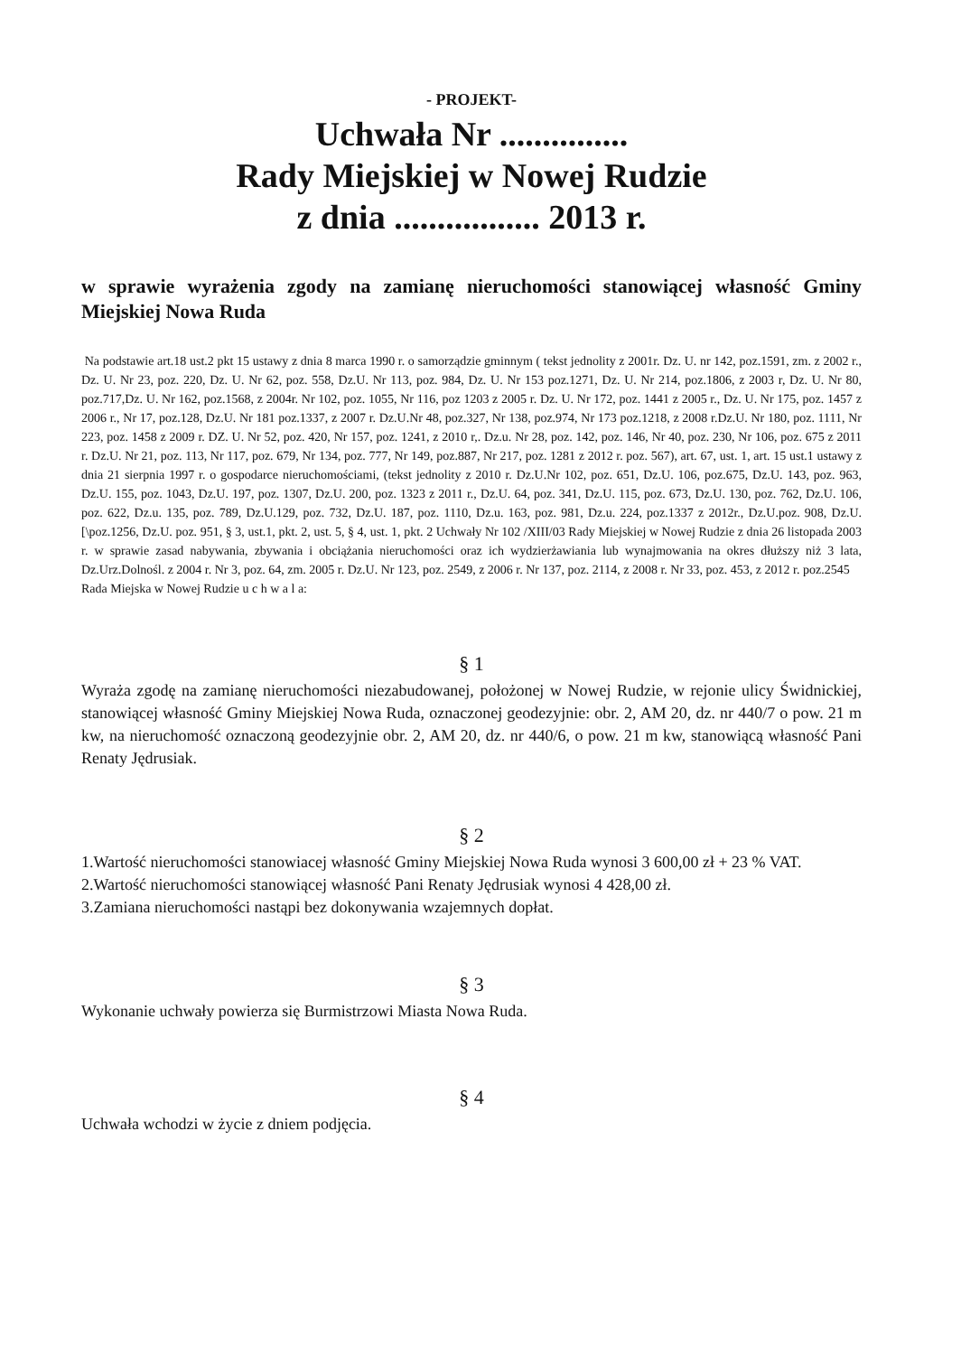- PROJEKT-
Uchwała Nr ...............
Rady Miejskiej w Nowej Rudzie
z dnia ................. 2013 r.
w sprawie wyrażenia zgody na zamianę nieruchomości stanowiącej własność Gminy Miejskiej Nowa Ruda
Na podstawie art.18 ust.2 pkt 15 ustawy z dnia 8 marca 1990 r. o samorządzie gminnym ( tekst jednolity z 2001r. Dz. U. nr 142, poz.1591, zm. z 2002 r., Dz. U. Nr 23, poz. 220, Dz. U. Nr 62, poz. 558, Dz.U. Nr 113, poz. 984, Dz. U. Nr 153 poz.1271, Dz. U. Nr 214, poz.1806, z 2003 r, Dz. U. Nr 80, poz.717,Dz. U. Nr 162, poz.1568, z 2004r. Nr 102, poz. 1055, Nr 116, poz 1203 z 2005 r. Dz. U. Nr 172, poz. 1441 z 2005 r., Dz. U. Nr 175, poz. 1457 z 2006 r., Nr 17, poz.128, Dz.U. Nr 181 poz.1337, z 2007 r. Dz.U.Nr 48, poz.327, Nr 138, poz.974, Nr 173 poz.1218, z 2008 r.Dz.U. Nr 180, poz. 1111, Nr 223, poz. 1458 z 2009 r. DZ. U. Nr 52, poz. 420, Nr 157, poz. 1241, z 2010 r,. Dz.u. Nr 28, poz. 142, poz. 146, Nr 40, poz. 230, Nr 106, poz. 675 z 2011 r. Dz.U. Nr 21, poz. 113, Nr 117, poz. 679, Nr 134, poz. 777, Nr 149, poz.887, Nr 217, poz. 1281 z 2012 r. poz. 567), art. 67, ust. 1, art. 15 ust.1 ustawy z dnia 21 sierpnia 1997 r. o gospodarce nieruchomościami, (tekst jednolity z 2010 r. Dz.U.Nr 102, poz. 651, Dz.U. 106, poz.675, Dz.U. 143, poz. 963, Dz.U. 155, poz. 1043, Dz.U. 197, poz. 1307, Dz.U. 200, poz. 1323 z 2011 r., Dz.U. 64, poz. 341, Dz.U. 115, poz. 673, Dz.U. 130, poz. 762, Dz.U. 106, poz. 622, Dz.u. 135, poz. 789, Dz.U.129, poz. 732, Dz.U. 187, poz. 1110, Dz.u. 163, poz. 981, Dz.u. 224, poz.1337 z 2012r., Dz.U.poz. 908, Dz.U. [\poz.1256, Dz.U. poz. 951, § 3, ust.1, pkt. 2, ust. 5, § 4, ust. 1, pkt. 2 Uchwały Nr 102 /XIII/03 Rady Miejskiej w Nowej Rudzie z dnia 26 listopada 2003 r. w sprawie zasad nabywania, zbywania i obciążania nieruchomości oraz ich wydzierżawiania lub wynajmowania na okres dłuższy niż 3 lata, Dz.Urz.Dolnośl. z 2004 r. Nr 3, poz. 64, zm. 2005 r. Dz.U. Nr 123, poz. 2549, z 2006 r. Nr 137, poz. 2114, z 2008 r. Nr 33, poz. 453, z 2012 r. poz.2545
Rada Miejska w Nowej Rudzie u c h w a l a:
§ 1
Wyraża zgodę na zamianę nieruchomości niezabudowanej, położonej w Nowej Rudzie, w rejonie ulicy Świdnickiej, stanowiącej własność Gminy Miejskiej Nowa Ruda, oznaczonej geodezyjnie: obr. 2, AM 20, dz. nr 440/7 o pow. 21 m kw, na nieruchomość oznaczoną geodezyjnie obr. 2, AM 20, dz. nr 440/6, o pow. 21 m kw, stanowiącą własność Pani Renaty Jędrusiak.
§ 2
1.Wartość nieruchomości stanowiacej własność Gminy Miejskiej Nowa Ruda wynosi 3 600,00 zł + 23 % VAT.
2.Wartość nieruchomości stanowiącej własność Pani Renaty Jędrusiak wynosi 4 428,00 zł.
3.Zamiana nieruchomości nastąpi bez dokonywania wzajemnych dopłat.
§ 3
Wykonanie uchwały powierza się Burmistrzowi Miasta Nowa Ruda.
§ 4
Uchwała wchodzi w życie z dniem podjęcia.